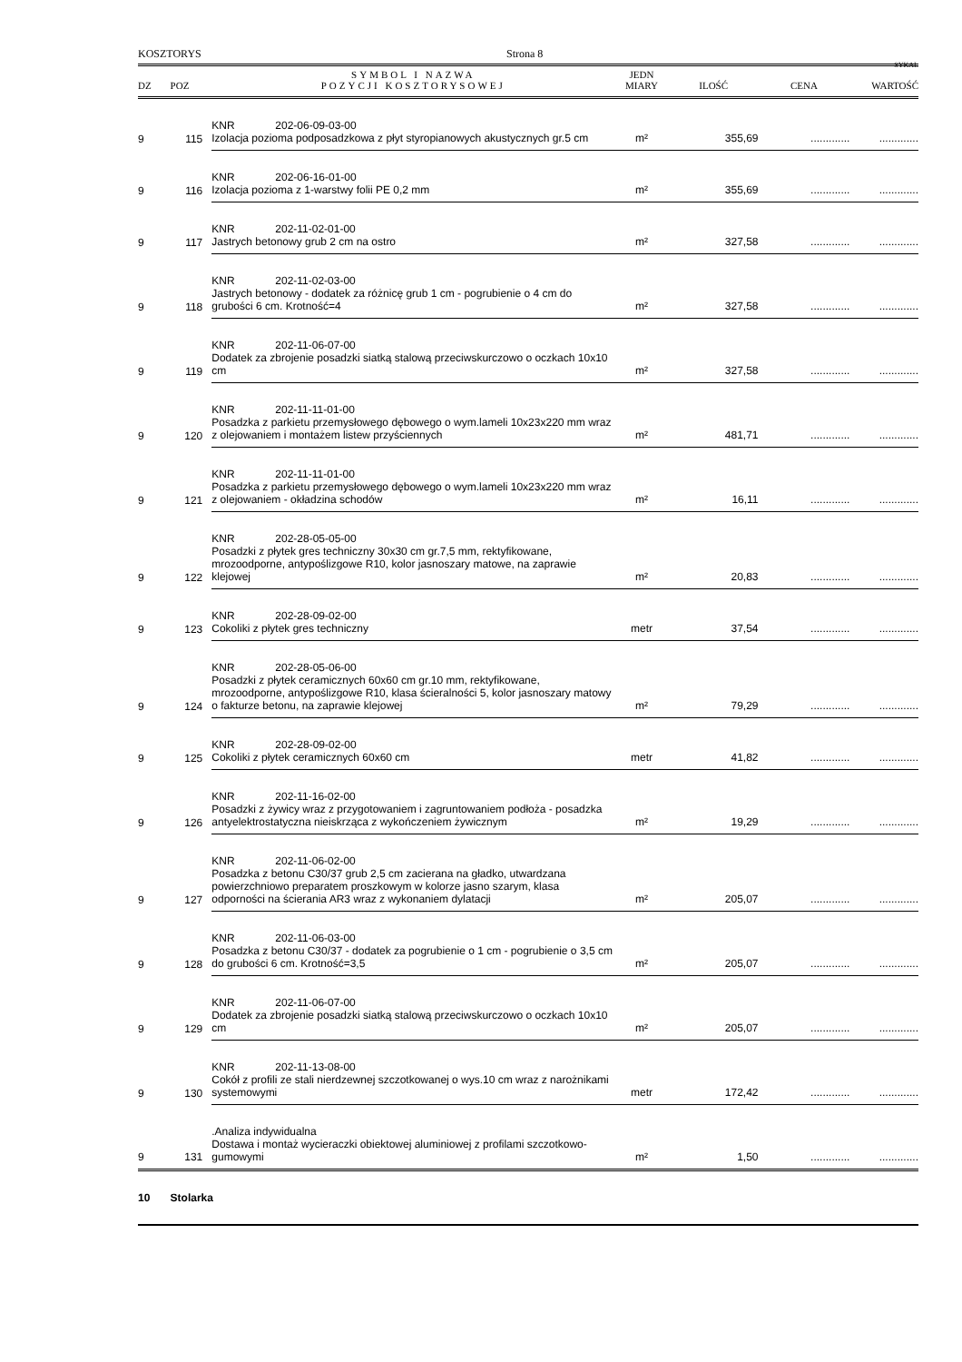KOSZTORYS Strona 8
SYKAL
| DZ | POZ | SYMBOL I NAZWA POZYCJI KOSZTORYSOWEJ | JEDN MIARY | ILOŚĆ | CENA | WARTOŚĆ |
| --- | --- | --- | --- | --- | --- | --- |
| 9 | 115 | KNR 202-06-09-03-00 Izolacja pozioma podposadzkowa z płyt styropianowych akustycznych gr.5 cm | m² | 355,69 | ............. | ............. |
| 9 | 116 | KNR 202-06-16-01-00 Izolacja pozioma z 1-warstwy folii PE 0,2 mm | m² | 355,69 | ............. | ............. |
| 9 | 117 | KNR 202-11-02-01-00 Jastrych betonowy grub 2 cm na ostro | m² | 327,58 | ............. | ............. |
| 9 | 118 | KNR 202-11-02-03-00 Jastrych betonowy - dodatek za różnicę grub 1 cm - pogrubienie o 4 cm do grubości 6 cm. Krotność=4 | m² | 327,58 | ............. | ............. |
| 9 | 119 | KNR 202-11-06-07-00 Dodatek za zbrojenie posadzki siatką stalową przeciwskurczowo o oczkach 10x10 cm | m² | 327,58 | ............. | ............. |
| 9 | 120 | KNR 202-11-11-01-00 Posadzka z parkietu przemysłowego dębowego o wym.lameli 10x23x220 mm wraz z olejowaniem i montażem listew przyściennych | m² | 481,71 | ............. | ............. |
| 9 | 121 | KNR 202-11-11-01-00 Posadzka z parkietu przemysłowego dębowego o wym.lameli 10x23x220 mm wraz z olejowaniem - okładzina schodów | m² | 16,11 | ............. | ............. |
| 9 | 122 | KNR 202-28-05-05-00 Posadzki z płytek gres techniczny 30x30 cm gr.7,5 mm, rektyfikowane, mrozoodporne, antypoślizgowe R10, kolor jasnoszary matowe, na zaprawie klejowej | m² | 20,83 | ............. | ............. |
| 9 | 123 | KNR 202-28-09-02-00 Cokoliki z płytek gres techniczny | metr | 37,54 | ............. | ............. |
| 9 | 124 | KNR 202-28-05-06-00 Posadzki z płytek ceramicznych 60x60 cm gr.10 mm, rektyfikowane, mrozoodporne, antypoślizgowe R10, klasa ścieralności 5, kolor jasnoszary matowy o fakturze betonu, na zaprawie klejowej | m² | 79,29 | ............. | ............. |
| 9 | 125 | KNR 202-28-09-02-00 Cokoliki z płytek ceramicznych 60x60 cm | metr | 41,82 | ............. | ............. |
| 9 | 126 | KNR 202-11-16-02-00 Posadzki z żywicy wraz z przygotowaniem i zagruntowaniem podłoża - posadzka antyelektrostatyczna nieiskrząca z wykończeniem żywicznym | m² | 19,29 | ............. | ............. |
| 9 | 127 | KNR 202-11-06-02-00 Posadzka z betonu C30/37 grub 2,5 cm zacierana na gładko, utwardzana powierzchniowo preparatem proszkowym w kolorze jasno szarym, klasa odporności na ścierania AR3 wraz z wykonaniem dylatacji | m² | 205,07 | ............. | ............. |
| 9 | 128 | KNR 202-11-06-03-00 Posadzka z betonu C30/37 - dodatek za pogrubienie o 1 cm - pogrubienie o 3,5 cm do grubości 6 cm. Krotność=3,5 | m² | 205,07 | ............. | ............. |
| 9 | 129 | KNR 202-11-06-07-00 Dodatek za zbrojenie posadzki siatką stalową przeciwskurczowo o oczkach 10x10 cm | m² | 205,07 | ............. | ............. |
| 9 | 130 | KNR 202-11-13-08-00 Cokół z profili ze stali nierdzewnej szczotkowanej o wys.10 cm wraz z narożnikami systemowymi | metr | 172,42 | ............. | ............. |
| 9 | 131 | .Analiza indywidualna Dostawa i montaż wycieraczki obiektowej aluminiowej z profilami szczotkowo-gumowymi | m² | 1,50 | ............. | ............. |
| 10 | Stolarka | | | | | |